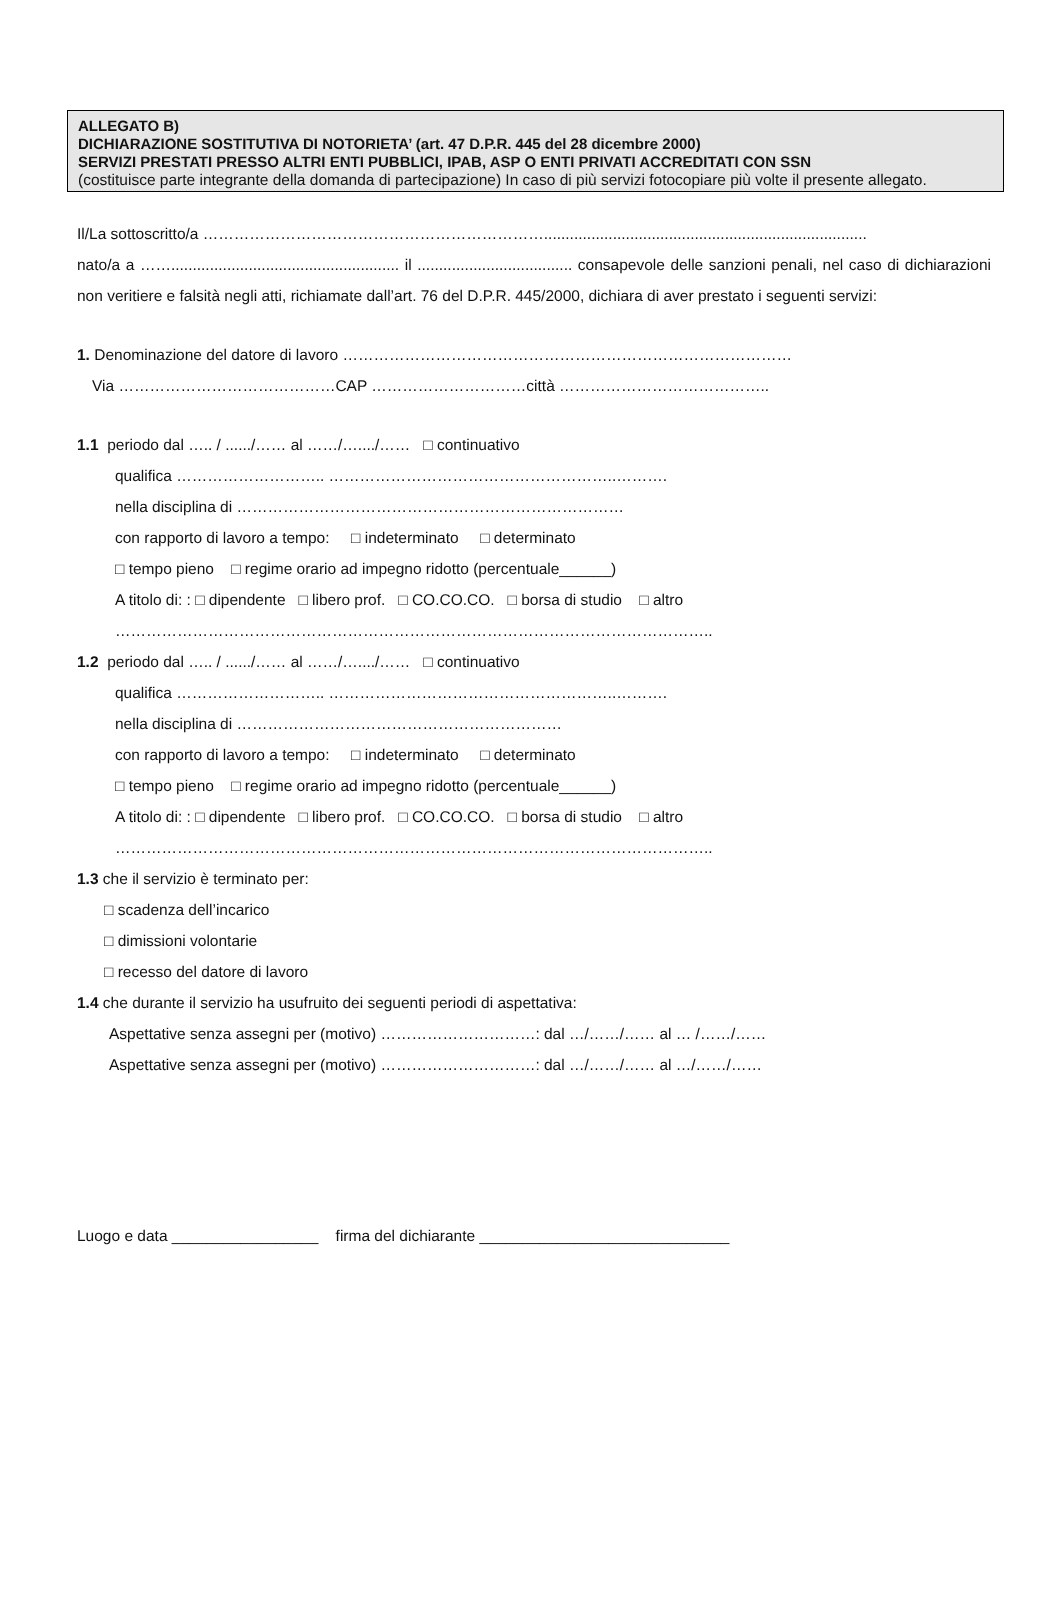ALLEGATO B)
DICHIARAZIONE SOSTITUTIVA DI NOTORIETA’ (art. 47 D.P.R. 445 del 28 dicembre 2000)
SERVIZI PRESTATI PRESSO ALTRI ENTI PUBBLICI, IPAB, ASP O ENTI PRIVATI ACCREDITATI CON SSN
(costituisce parte integrante della domanda di partecipazione) In caso di più servizi fotocopiare più volte il presente allegato.
Il/La sottoscritto/a …………………………………………………………...........................................................................
nato/a a ……..................................................... il .................................... consapevole delle sanzioni penali, nel caso di dichiarazioni non veritiere e falsità negli atti, richiamate dall’art. 76 del D.P.R. 445/2000, dichiara di aver prestato i seguenti servizi:
1. Denominazione del datore di lavoro ……………………………………………………………………………
Via ……………………………………CAP …………………………città …………………………………..
1.1 periodo dal ….. / ....../…… al ……/…..../…… □ continuativo
qualifica ……………………….. ………………………………………………..……….
nella disciplina di …………………………………………………………………
con rapporto di lavoro a tempo: □ indeterminato □ determinato
□ tempo pieno □ regime orario ad impegno ridotto (percentuale______)
A titolo di: : □ dipendente □ libero prof. □ CO.CO.CO. □ borsa di studio □ altro
……………………………………………………………………………………………………..
1.2 periodo dal ….. / ....../…… al ……/…..../…… □ continuativo
qualifica ……………………….. ………………………………………………..……….
nella disciplina di ………………………………………………………
con rapporto di lavoro a tempo: □ indeterminato □ determinato
□ tempo pieno □ regime orario ad impegno ridotto (percentuale______)
A titolo di: : □ dipendente □ libero prof. □ CO.CO.CO. □ borsa di studio □ altro
……………………………………………………………………………………………………..
1.3 che il servizio è terminato per:
□ scadenza dell’incarico
□ dimissioni volontarie
□ recesso del datore di lavoro
1.4 che durante il servizio ha usufruito dei seguenti periodi di aspettativa:
Aspettative senza assegni per (motivo) …………………………: dal …/……/…… al … /……/……
Aspettative senza assegni per (motivo) …………………………: dal …/……/…… al …/……/……
Luogo e data _________________ firma del dichiarante _____________________________